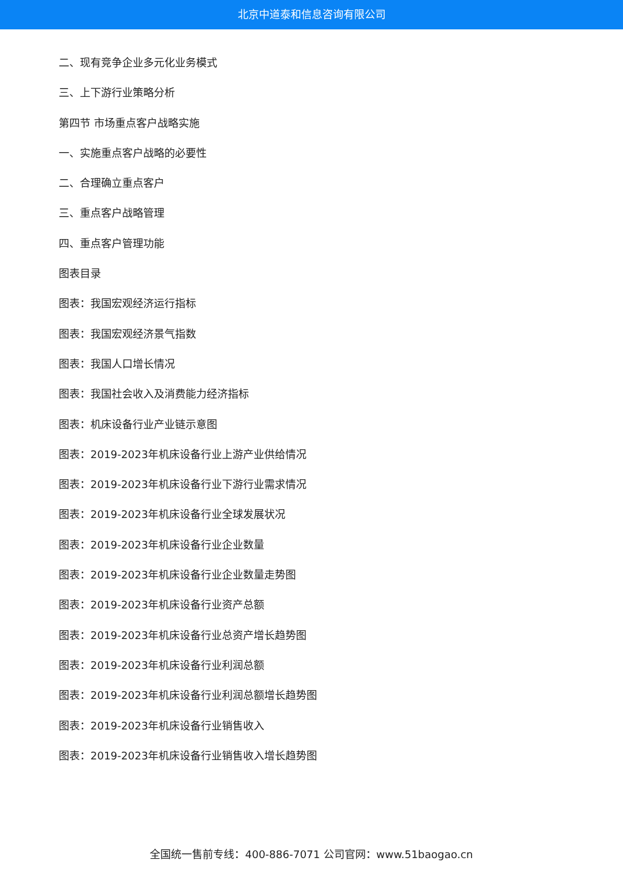北京中道泰和信息咨询有限公司
二、现有竞争企业多元化业务模式
三、上下游行业策略分析
第四节 市场重点客户战略实施
一、实施重点客户战略的必要性
二、合理确立重点客户
三、重点客户战略管理
四、重点客户管理功能
图表目录
图表：我国宏观经济运行指标
图表：我国宏观经济景气指数
图表：我国人口增长情况
图表：我国社会收入及消费能力经济指标
图表：机床设备行业产业链示意图
图表：2019-2023年机床设备行业上游产业供给情况
图表：2019-2023年机床设备行业下游行业需求情况
图表：2019-2023年机床设备行业全球发展状况
图表：2019-2023年机床设备行业企业数量
图表：2019-2023年机床设备行业企业数量走势图
图表：2019-2023年机床设备行业资产总额
图表：2019-2023年机床设备行业总资产增长趋势图
图表：2019-2023年机床设备行业利润总额
图表：2019-2023年机床设备行业利润总额增长趋势图
图表：2019-2023年机床设备行业销售收入
图表：2019-2023年机床设备行业销售收入增长趋势图
全国统一售前专线：400-886-7071 公司官网：www.51baogao.cn